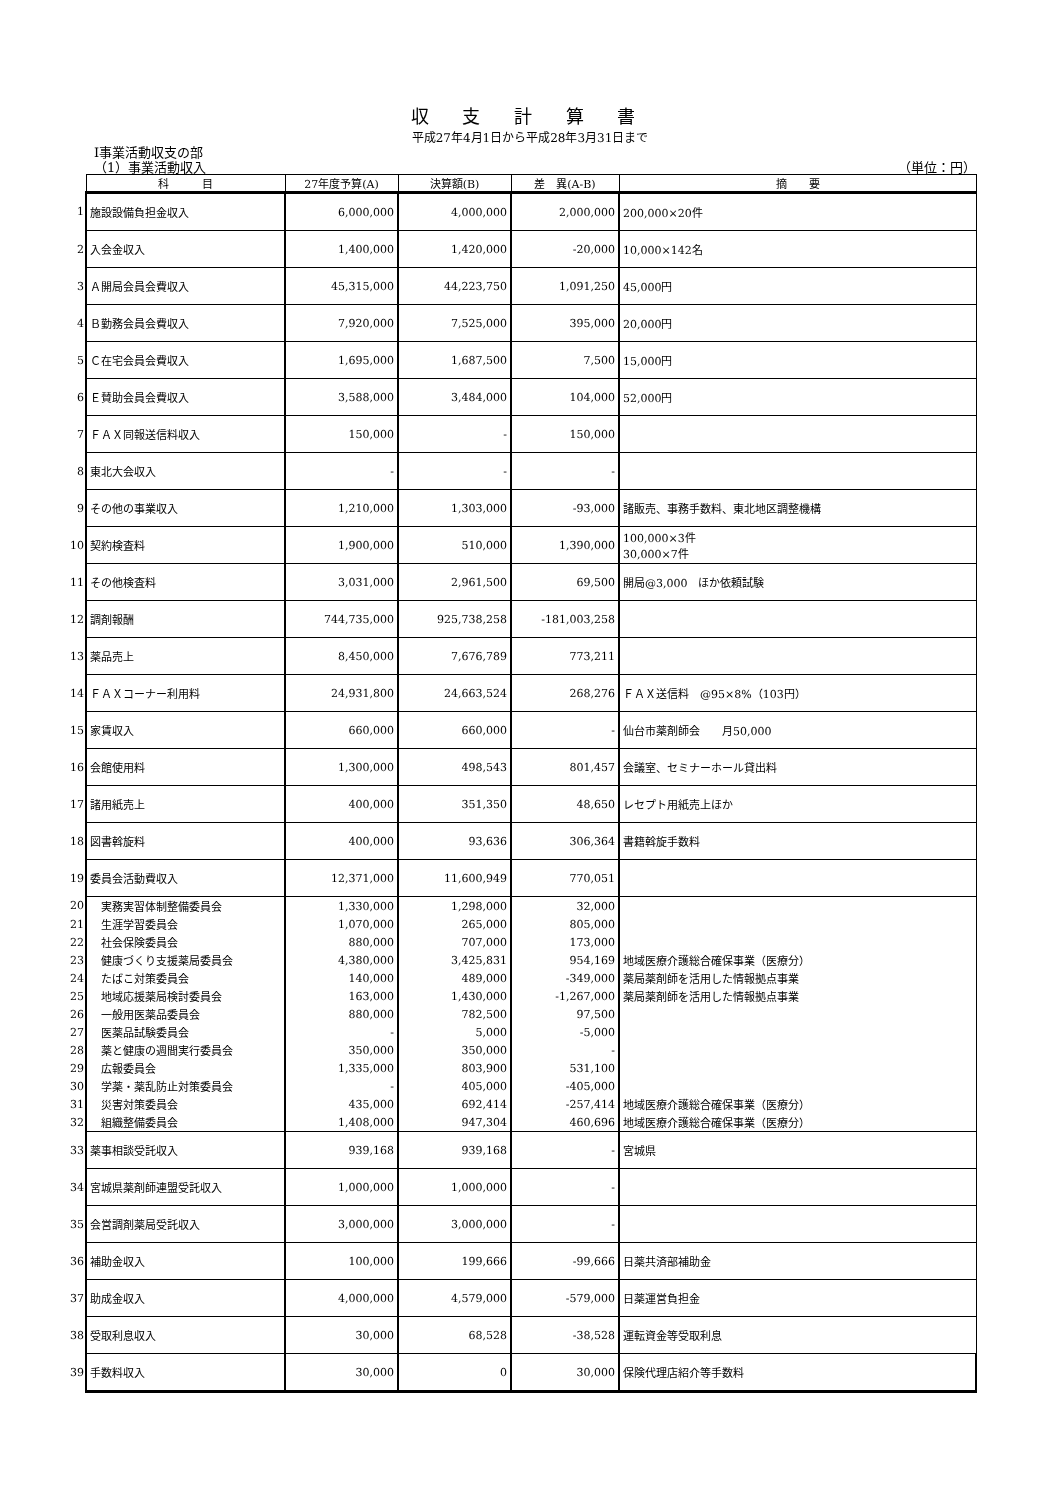収 支 計 算 書
平成27年4月1日から平成28年3月31日まで
Ⅰ事業活動収支の部
（1）事業活動収入 （単位：円）
| | 科 目 | 27年度予算(A) | 決算額(B) | 差 異(A-B) | 摘 要 |
| 1 | 施設設備負担金収入 | 6,000,000 | 4,000,000 | 2,000,000 | 200,000×20件 |
| 2 | 入会金収入 | 1,400,000 | 1,420,000 | -20,000 | 10,000×142名 |
| 3 | Ａ開局会員会費収入 | 45,315,000 | 44,223,750 | 1,091,250 | 45,000円 |
| 4 | Ｂ勤務会員会費収入 | 7,920,000 | 7,525,000 | 395,000 | 20,000円 |
| 5 | Ｃ在宅会員会費収入 | 1,695,000 | 1,687,500 | 7,500 | 15,000円 |
| 6 | Ｅ賛助会員会費収入 | 3,588,000 | 3,484,000 | 104,000 | 52,000円 |
| 7 | ＦＡＸ同報送信料収入 | 150,000 | - | 150,000 | |
| 8 | 東北大会収入 | - | - | - | |
| 9 | その他の事業収入 | 1,210,000 | 1,303,000 | -93,000 | 諸販売、事務手数料、東北地区調整機構 |
| 10 | 契約検査料 | 1,900,000 | 510,000 | 1,390,000 | 100,000×3件 30,000×7件 |
| 11 | その他検査料 | 3,031,000 | 2,961,500 | 69,500 | 開局@3,000 ほか依頼試験 |
| 12 | 調剤報酬 | 744,735,000 | 925,738,258 | -181,003,258 | |
| 13 | 薬品売上 | 8,450,000 | 7,676,789 | 773,211 | |
| 14 | ＦＡＸコーナー利用料 | 24,931,800 | 24,663,524 | 268,276 | ＦＡＸ送信料 @95×8%（103円） |
| 15 | 家賃収入 | 660,000 | 660,000 | - | 仙台市薬剤師会 月50,000 |
| 16 | 会館使用料 | 1,300,000 | 498,543 | 801,457 | 会議室、セミナーホール貸出料 |
| 17 | 諸用紙売上 | 400,000 | 351,350 | 48,650 | レセプト用紙売上ほか |
| 18 | 図書斡旋料 | 400,000 | 93,636 | 306,364 | 書籍斡旋手数料 |
| 19 | 委員会活動費収入 | 12,371,000 | 11,600,949 | 770,051 | |
| 20 | 実務実習体制整備委員会 | 1,330,000 | 1,298,000 | 32,000 | |
| 21 | 生涯学習委員会 | 1,070,000 | 265,000 | 805,000 | |
| 22 | 社会保険委員会 | 880,000 | 707,000 | 173,000 | |
| 23 | 健康づくり支援薬局委員会 | 4,380,000 | 3,425,831 | 954,169 | 地域医療介護総合確保事業（医療分） |
| 24 | たばこ対策委員会 | 140,000 | 489,000 | -349,000 | 薬局薬剤師を活用した情報拠点事業 |
| 25 | 地域応援薬局検討委員会 | 163,000 | 1,430,000 | -1,267,000 | 薬局薬剤師を活用した情報拠点事業 |
| 26 | 一般用医薬品委員会 | 880,000 | 782,500 | 97,500 | |
| 27 | 医薬品試験委員会 | - | 5,000 | -5,000 | |
| 28 | 薬と健康の週間実行委員会 | 350,000 | 350,000 | - | |
| 29 | 広報委員会 | 1,335,000 | 803,900 | 531,100 | |
| 30 | 学薬・薬乱防止対策委員会 | - | 405,000 | -405,000 | |
| 31 | 災害対策委員会 | 435,000 | 692,414 | -257,414 | 地域医療介護総合確保事業（医療分） |
| 32 | 組織整備委員会 | 1,408,000 | 947,304 | 460,696 | 地域医療介護総合確保事業（医療分） |
| 33 | 薬事相談受託収入 | 939,168 | 939,168 | - | 宮城県 |
| 34 | 宮城県薬剤師連盟受託収入 | 1,000,000 | 1,000,000 | - | |
| 35 | 会営調剤薬局受託収入 | 3,000,000 | 3,000,000 | - | |
| 36 | 補助金収入 | 100,000 | 199,666 | -99,666 | 日薬共済部補助金 |
| 37 | 助成金収入 | 4,000,000 | 4,579,000 | -579,000 | 日薬運営負担金 |
| 38 | 受取利息収入 | 30,000 | 68,528 | -38,528 | 運転資金等受取利息 |
| 39 | 手数料収入 | 30,000 | 0 | 30,000 | 保険代理店紹介等手数料 |